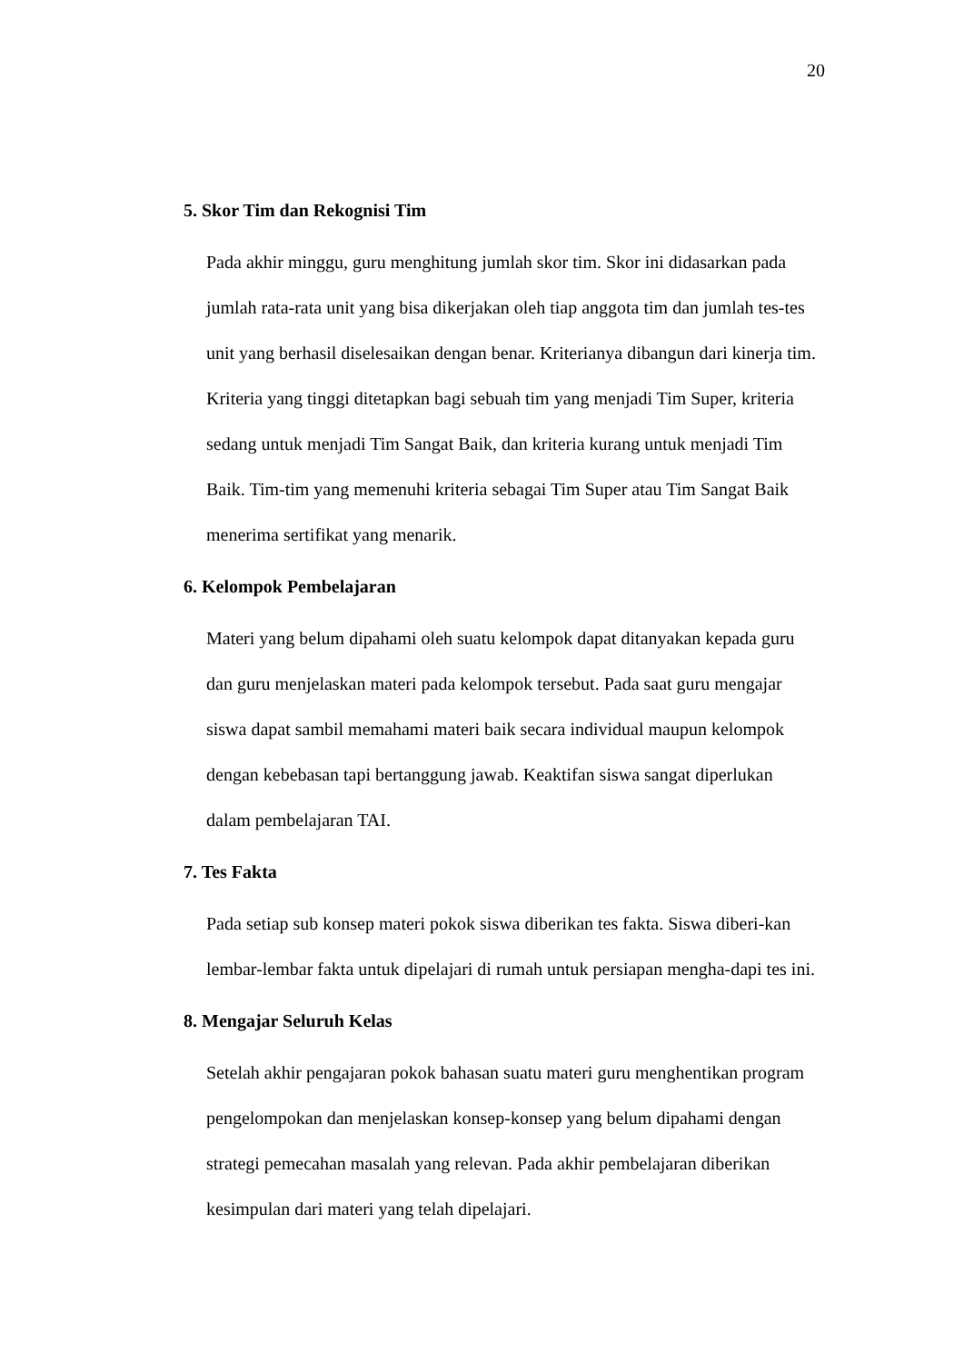20
5. Skor Tim dan Rekognisi Tim
Pada akhir minggu, guru menghitung jumlah skor tim. Skor ini didasarkan pada jumlah rata-rata unit yang bisa dikerjakan oleh tiap anggota tim dan jumlah tes-tes unit yang berhasil diselesaikan dengan benar. Kriterianya dibangun dari kinerja tim. Kriteria yang tinggi ditetapkan bagi sebuah tim yang menjadi Tim Super, kriteria sedang untuk menjadi Tim Sangat Baik, dan kriteria kurang untuk menjadi Tim Baik. Tim-tim yang memenuhi kriteria sebagai Tim Super atau Tim Sangat Baik menerima sertifikat yang menarik.
6. Kelompok Pembelajaran
Materi yang belum dipahami oleh suatu kelompok dapat ditanyakan kepada guru dan guru menjelaskan materi pada kelompok tersebut. Pada saat guru mengajar siswa dapat sambil memahami materi baik secara individual maupun kelompok dengan kebebasan tapi bertanggung jawab. Keaktifan siswa sangat diperlukan dalam pembelajaran TAI.
7. Tes Fakta
Pada setiap sub konsep materi pokok siswa diberikan tes fakta. Siswa diberi-kan lembar-lembar fakta untuk dipelajari di rumah untuk persiapan mengha-dapi tes ini.
8. Mengajar Seluruh Kelas
Setelah akhir pengajaran pokok bahasan suatu materi guru menghentikan program pengelompokan dan menjelaskan konsep-konsep yang belum dipahami dengan strategi pemecahan masalah yang relevan. Pada akhir pembelajaran diberikan kesimpulan dari materi yang telah dipelajari.